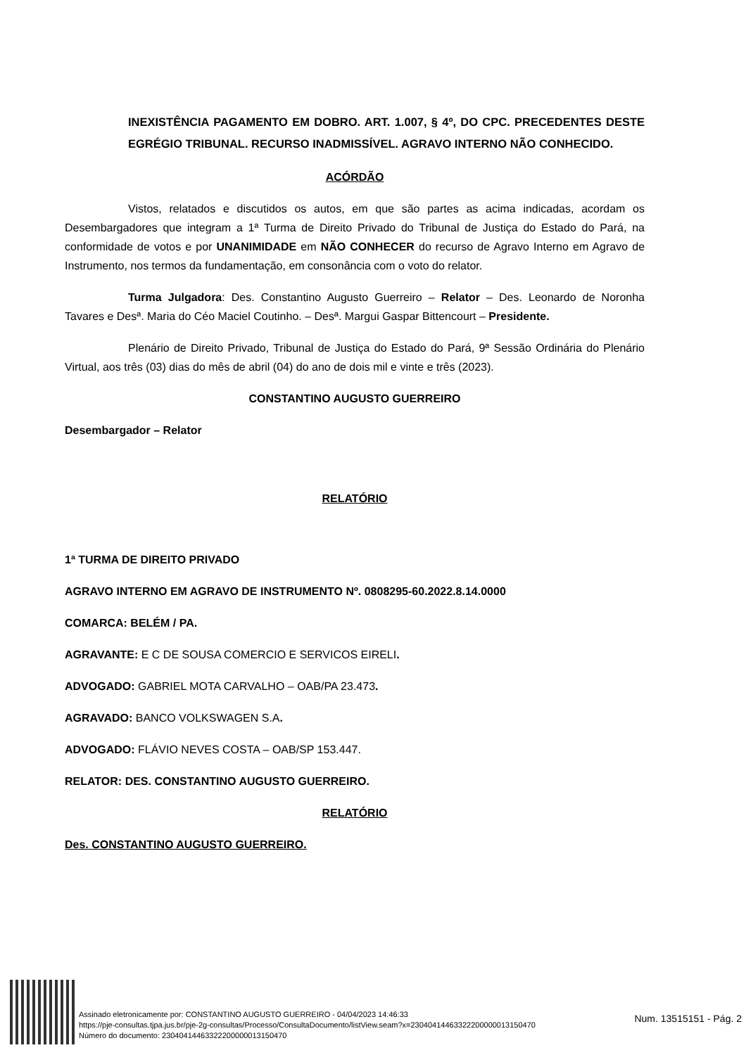INEXISTÊNCIA PAGAMENTO EM DOBRO. ART. 1.007, § 4º, DO CPC. PRECEDENTES DESTE EGRÉGIO TRIBUNAL. RECURSO INADMISSÍVEL. AGRAVO INTERNO NÃO CONHECIDO.
ACÓRDÃO
Vistos, relatados e discutidos os autos, em que são partes as acima indicadas, acordam os Desembargadores que integram a 1ª Turma de Direito Privado do Tribunal de Justiça do Estado do Pará, na conformidade de votos e por UNANIMIDADE em NÃO CONHECER do recurso de Agravo Interno em Agravo de Instrumento, nos termos da fundamentação, em consonância com o voto do relator.
Turma Julgadora: Des. Constantino Augusto Guerreiro – Relator – Des. Leonardo de Noronha Tavares e Desª. Maria do Céo Maciel Coutinho. – Desª. Margui Gaspar Bittencourt – Presidente.
Plenário de Direito Privado, Tribunal de Justiça do Estado do Pará, 9ª Sessão Ordinária do Plenário Virtual, aos três (03) dias do mês de abril (04) do ano de dois mil e vinte e três (2023).
CONSTANTINO AUGUSTO GUERREIRO
Desembargador – Relator
RELATÓRIO
1ª TURMA DE DIREITO PRIVADO
AGRAVO INTERNO EM AGRAVO DE INSTRUMENTO Nº. 0808295-60.2022.8.14.0000
COMARCA: BELÉM / PA.
AGRAVANTE: E C DE SOUSA COMERCIO E SERVICOS EIRELI.
ADVOGADO: GABRIEL MOTA CARVALHO – OAB/PA 23.473.
AGRAVADO: BANCO VOLKSWAGEN S.A.
ADVOGADO: FLÁVIO NEVES COSTA – OAB/SP 153.447.
RELATOR: DES. CONSTANTINO AUGUSTO GUERREIRO.
RELATÓRIO
Des. CONSTANTINO AUGUSTO GUERREIRO.
Assinado eletronicamente por: CONSTANTINO AUGUSTO GUERREIRO - 04/04/2023 14:46:33
https://pje-consultas.tjpa.jus.br/pje-2g-consultas/Processo/ConsultaDocumento/listView.seam?x=23040414463322200000013150470
Número do documento: 23040414463322200000013150470
Num. 13515151 - Pág. 2